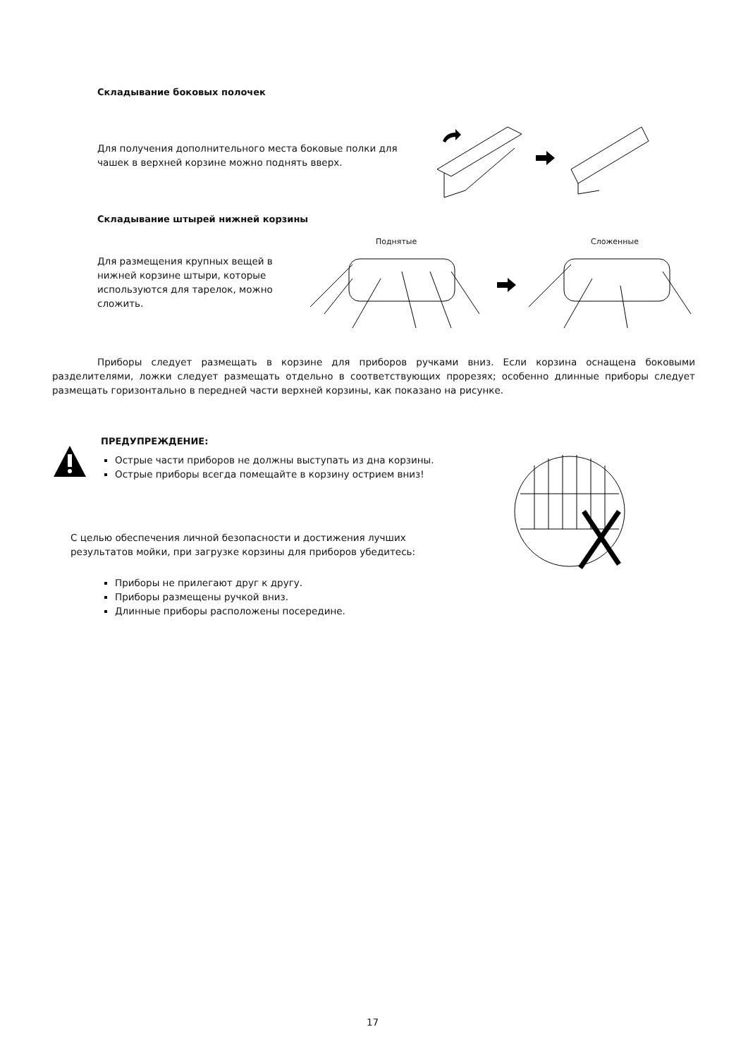Складывание боковых полочек
Для получения дополнительного места боковые полки для чашек в верхней корзине можно поднять вверх.
Складывание штырей нижней корзины
Поднятые Сложенные
Для размещения крупных вещей в нижней корзине штыри, которые используются для тарелок, можно сложить.
Приборы следует размещать в корзине для приборов ручками вниз. Если корзина оснащена боковыми разделителями, ложки следует размещать отдельно в соответствующих прорезях; особенно длинные приборы следует размещать горизонтально в передней части верхней корзины, как показано на рисунке.
ПРЕДУПРЕЖДЕНИЕ:
Острые части приборов не должны выступать из дна корзины.
Острые приборы всегда помещайте в корзину острием вниз!
С целью обеспечения личной безопасности и достижения лучших результатов мойки, при загрузке корзины для приборов убедитесь:
Приборы не прилегают друг к другу.
Приборы размещены ручкой вниз.
Длинные приборы расположены посередине.
17